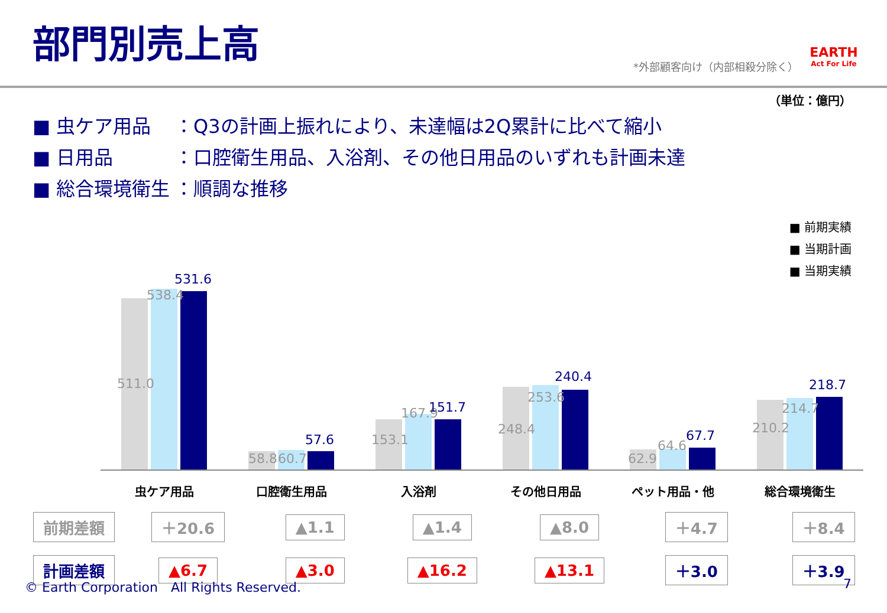部門別売上高
*外部顧客向け（内部相殺分除く）
EARTH
Act For Life
（単位：億円）
■ 虫ケア用品 ：Q3の計画上振れにより、未達幅は2Q累計に比べて縮小
■ 日用品 ：口腔衛生用品、入浴剤、その他日用品のいずれも計画未達
■ 総合環境衛生 ：順調な推移
■ 前期実績
■ 当期計画
■ 当期実績
511.0
538.4
531.6
58.8 60.7
57.6 153.1
167.9 151.7
248.4
253.6
240.4
62.9
64.6
67.7 210.2
214.7
218.7
虫ケア用品 口腔衛生用品 入浴剤 その他日用品 ペット用品・他 総合環境衛生
| 前期差額 | ＋20.6 | ▲1.1 | ▲1.4 | ▲8.0 | ＋4.7 | ＋8.4 |
| 計画差額 | ▲6.7 | ▲3.0 | ▲16.2 | ▲13.1 | ＋3.0 | ＋3.9 |
© Earth Corporation　All Rights Reserved. 7